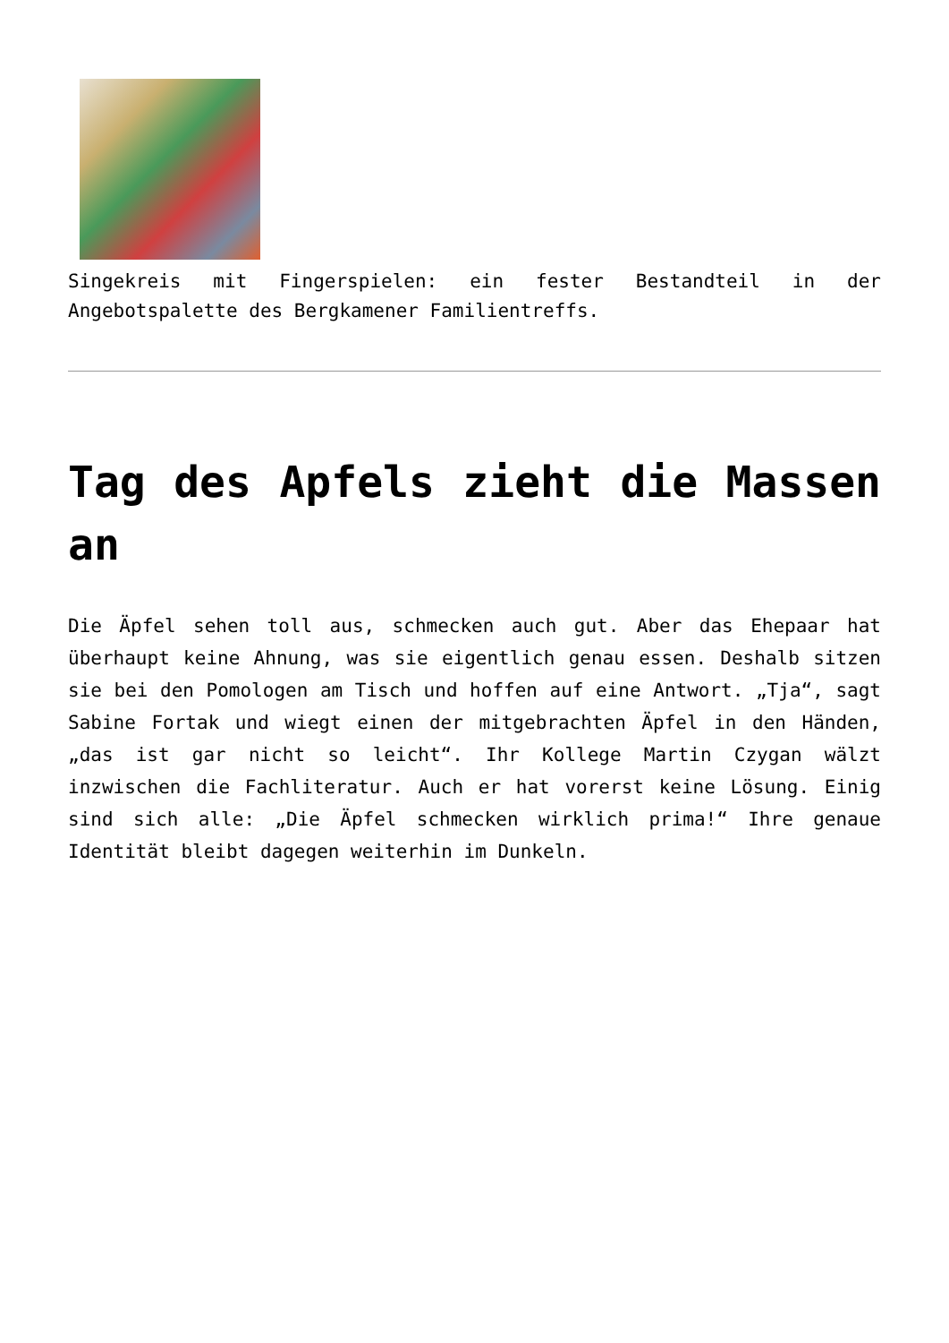Singekreis mit Fingerspielen: ein fester Bestandteil in der Angebotspalette des Bergkamener Familientreffs.
Tag des Apfels zieht die Massen an
Die Äpfel sehen toll aus, schmecken auch gut. Aber das Ehepaar hat überhaupt keine Ahnung, was sie eigentlich genau essen. Deshalb sitzen sie bei den Pomologen am Tisch und hoffen auf eine Antwort. „Tja“, sagt Sabine Fortak und wiegt einen der mitgebrachten Äpfel in den Händen, „das ist gar nicht so leicht“. Ihr Kollege Martin Czygan wälzt inzwischen die Fachliteratur. Auch er hat vorerst keine Lösung. Einig sind sich alle: „Die Äpfel schmecken wirklich prima!“ Ihre genaue Identität bleibt dagegen weiterhin im Dunkeln.